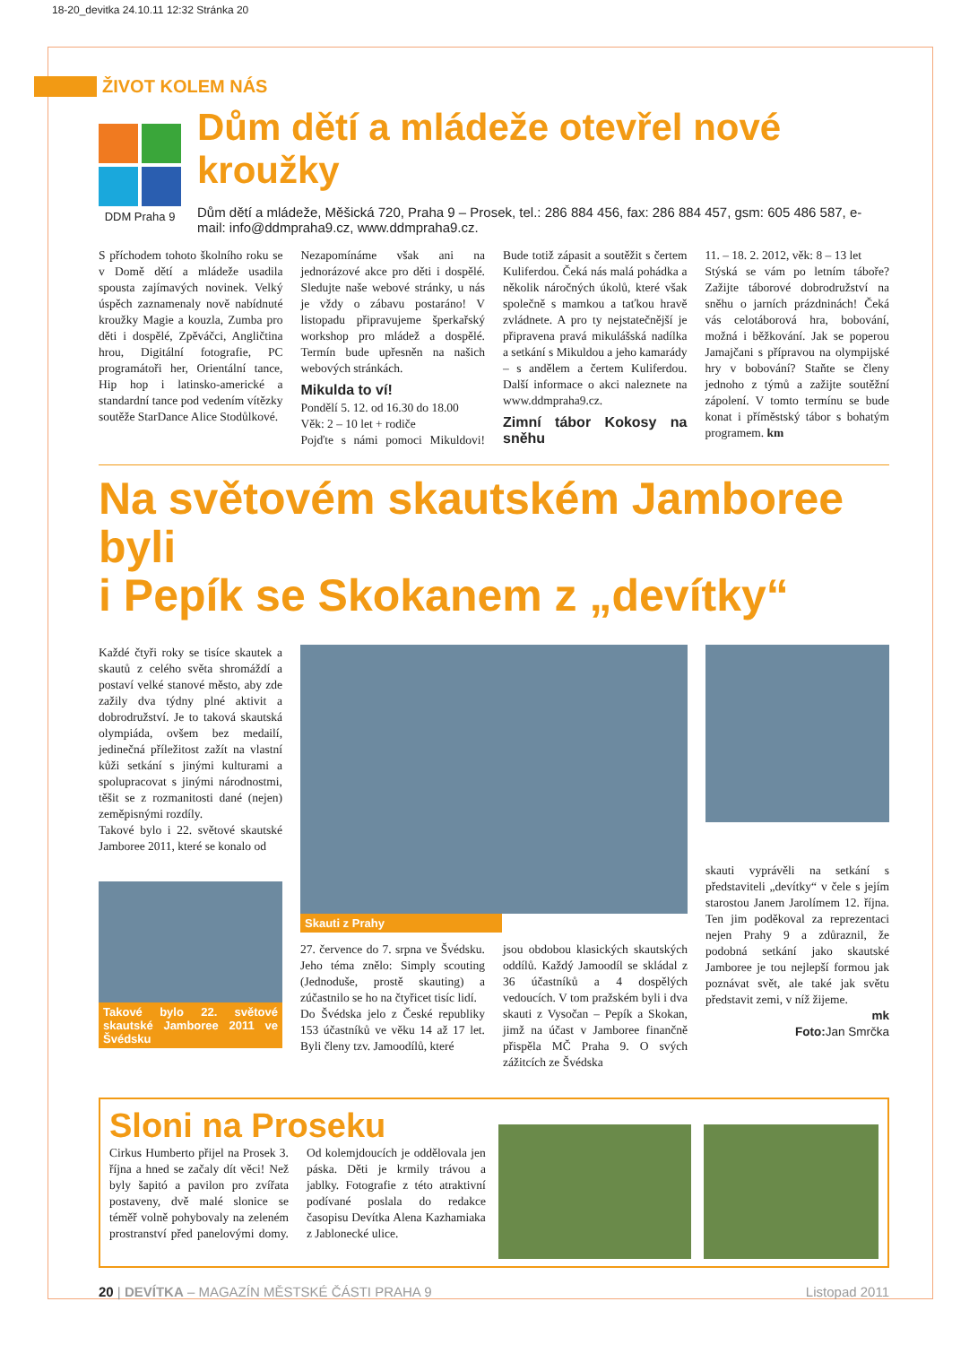18-20_devitka 24.10.11 12:32 Stránka 20
ŽIVOT KOLEM NÁS
DDM Praha 9
Dům dětí a mládeže otevřel nové kroužky
Dům dětí a mládeže, Měšická 720, Praha 9 – Prosek, tel.: 286 884 456, fax: 286 884 457, gsm: 605 486 587, e-mail: info@ddmpraha9.cz, www.ddmpraha9.cz.
S příchodem tohoto školního roku se v Domě dětí a mládeže usadila spousta zajímavých novinek. Velký úspěch zaznamenaly nově nabídnuté kroužky Magie a kouzla, Zumba pro děti i dospělé, Zpěváčci, Angličtina hrou, Digitální fotografie, PC programátoři her, Orientální tance, Hip hop i latinsko-americké a standardní tance pod vedením vítězky soutěže StarDance Alice Stodůlkové.
Nezapomínáme však ani na jednorázové akce pro děti i dospělé. Sledujte naše webové stránky, u nás je vždy o zábavu postaráno! V listopadu připravujeme šperkařský workshop pro mládež a dospělé. Termín bude upřesněn na našich webových stránkách.
Mikulda to ví!
Pondělí 5. 12. od 16.30 do 18.00
Věk: 2 – 10 let + rodiče
Pojďte s námi pomoci Mikuldovi! Bude totiž zápasit a soutěžit s čertem Kuliferdou. Čeká nás malá pohádka a několik náročných úkolů, které však společně s mamkou a taťkou hravě zvládnete. A pro ty nejstatečnější je připravena pravá mikulášská nadílka a setkání s Mikuldou a jeho kamarády – s andělem a čertem Kuliferdou. Další informace o akci naleznete na www.ddmpraha9.cz.
Zimní tábor Kokosy na sněhu
11. – 18. 2. 2012, věk: 8 – 13 let
Stýská se vám po letním táboře? Zažijte táborové dobrodružství na sněhu o jarních prázdninách! Čeká vás celotáborová hra, bobování, možná i běžkování. Jak se poperou Jamajčani s přípravou na olympijské hry v bobování? Staňte se členy jednoho z týmů a zažijte soutěžní zápolení. V tomto termínu se bude konat i příměstský tábor s bohatým programem. km
Na světovém skautském Jamboree byli
i Pepík se Skokanem z „devítky“
Každé čtyři roky se tisíce skautek a skautů z celého světa shromáždí a postaví velké stanové město, aby zde zažily dva týdny plné aktivit a dobrodružství. Je to taková skautská olympiáda, ovšem bez medailí, jedinečná příležitost zažít na vlastní kůži setkání s jinými kulturami a spolupracovat s jinými národnostmi, těšit se z rozmanitosti dané (nejen) zeměpisnými rozdíly.
Takové bylo i 22. světové skautské Jamboree 2011, které se konalo od
Takové bylo 22. světové skautské Jamboree 2011 ve Švédsku
Skauti z Prahy
27. července do 7. srpna ve Švédsku. Jeho téma znělo: Simply scouting (Jednoduše, prostě skauting) a zúčastnilo se ho na čtyřicet tisíc lidí.
Do Švédska jelo z České republiky 153 účastníků ve věku 14 až 17 let. Byli členy tzv. Jamoodílů, které
jsou obdobou klasických skautských oddílů. Každý Jamoodíl se skládal z 36 účastníků a 4 dospělých vedoucích. V tom pražském byli i dva skauti z Vysočan – Pepík a Skokan, jimž na účast v Jamboree finančně přispěla MČ Praha 9. O svých zážitcích ze Švédska
skauti vyprávěli na setkání s představiteli „devítky“ v čele s jejím starostou Janem Jarolímem 12. října. Ten jim poděkoval za reprezentaci nejen Prahy 9 a zdůraznil, že podobná setkání jako skautské Jamboree je tou nejlepší formou jak poznávat svět, ale také jak světu představit zemi, v níž žijeme.
mk
Foto: Jan Smrčka
Sloni na Proseku
Cirkus Humberto přijel na Prosek 3. října a hned se začaly dít věci! Než byly šapitó a pavilon pro zvířata postaveny, dvě malé slonice se téměř volně pohybovaly na zeleném prostranství před panelovými domy. Od kolemjdoucích je oddělovala jen páska. Děti je krmily trávou a jablky. Fotografie z této atraktivní podívané poslala do redakce časopisu Devítka Alena Kazhamiaka z Jablonecké ulice.
20 | DEVÍTKA – MAGAZÍN MĚSTSKÉ ČÁSTI PRAHA 9 Listopad 2011